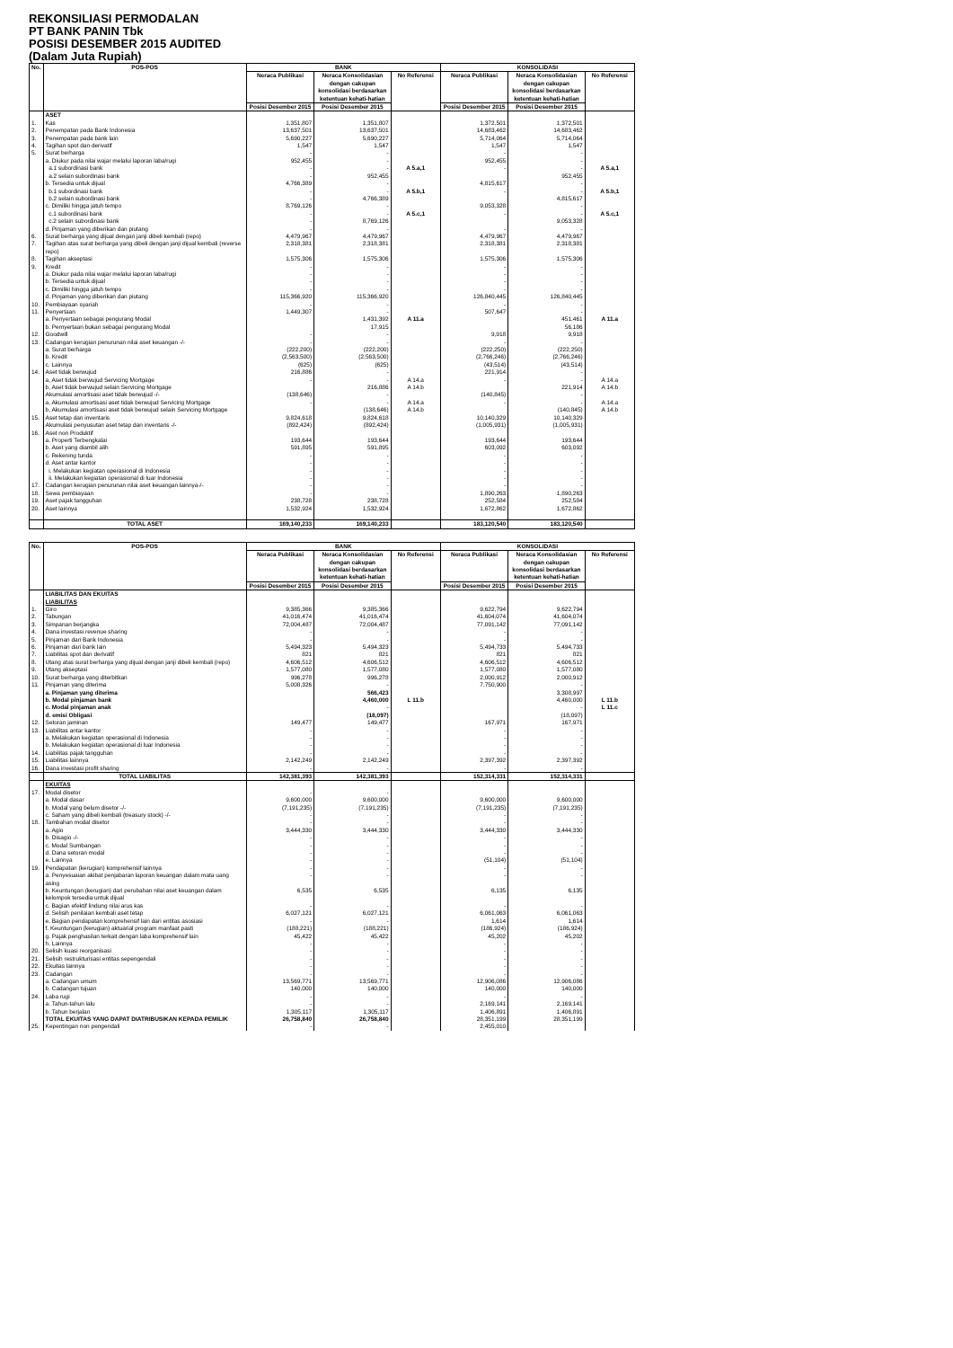REKONSILIASI PERMODALAN
PT BANK PANIN Tbk
POSISI DESEMBER 2015 AUDITED
(Dalam Juta Rupiah)
| No. | POS-POS | BANK | | | KONSOLIDASI | | |
| --- | --- | --- | --- | --- | --- | --- | --- |
| | | Neraca Publikasi | Neraca Konsolidasian dengan cakupan konsolidasi berdasarkan ketentuan kehati-hatian | No Referensi | Neraca Publikasi | Neraca Konsolidasian dengan cakupan konsolidasi berdasarkan ketentuan kehati-hatian | No Referensi |
| | | Posisi Desember 2015 | Posisi Desember 2015 | | Posisi Desember 2015 | Posisi Desember 2015 | |
| | ASET | | | | | | |
| 1. | Kas | 1,351,807 | 1,351,807 | | 1,372,501 | 1,372,501 | |
| 2. | Penempatan pada Bank Indonesia | 13,637,501 | 13,637,501 | | 14,683,462 | 14,683,462 | |
| 3. | Penempatan pada bank lain | 5,690,227 | 5,690,227 | | 5,714,064 | 5,714,064 | |
| 4. | Tagihan spot dan derivatif | 1,547 | 1,547 | | 1,547 | 1,547 | |
| 5. | Surat berharga | - | - | | - | - | |
| | a. Diukur pada nilai wajar melalui laporan laba/rugi | 952,455 | - | | 952,455 | - | |
| | a.1 subordinasi bank | - | - | A 5.a,1 | - | - | A 5.a,1 |
| | a.2 selain subordinasi bank | - | 952,455 | | | 952,455 | |
| | b. Tersedia untuk dijual | 4,766,389 | - | | 4,815,617 | - | |
| | b.1 subordinasi bank | - | - | A 5.b,1 | - | - | A 5.b,1 |
| | b.2 selain subordinasi bank | - | 4,766,389 | | | 4,815,617 | |
| | c. Dimiliki hingga jatuh tempo | 8,769,126 | - | | 9,053,328 | - | |
| | c.1 subordinasi bank | - | - | A 5.c,1 | - | - | A 5.c,1 |
| | c.2 selain subordinasi bank | - | 8,769,126 | | | 9,053,328 | |
| | d. Pinjaman yang diberikan dan piutang | - | - | | - | - | |
| 6. | Surat berharga yang dijual dengan janji dibeli kembali (repo) | 4,479,967 | 4,479,967 | | 4,479,967 | 4,479,967 | |
| 7. | Tagihan atas surat berharga yang dibeli dengan janji dijual kembali (reverse repo) | 2,318,381 | 2,318,381 | | 2,318,381 | 2,318,381 | |
| 8. | Tagihan akseptasi | 1,575,306 | 1,575,306 | | 1,575,306 | 1,575,306 | |
| 9. | Kredit | - | - | | - | - | |
| | a. Diukur pada nilai wajar melalui laporan laba/rugi | - | - | | - | - | |
| | b. Tersedia untuk dijual | - | - | | - | - | |
| | c. Dimiliki hingga jatuh tempo | - | - | | - | - | |
| | d. Pinjaman yang diberikan dan piutang | 115,366,920 | 115,366,920 | | 126,840,445 | 126,840,445 | |
| 10. | Pembiayaan syariah | - | - | | - | - | |
| 11. | Penyertaan | 1,449,307 | - | | 507,647 | - | |
| | a. Penyertaan sebagai pengurang Modal | | 1,431,392 | A 11.a | | 451,461 | A 11.a |
| | b. Pemyertaan bukan sebagai pengurang Modal | | 17,915 | | | 56,186 | |
| 12. | Goodwill | - | - | | 9,918 | 9,918 | |
| 13. | Cadangan kerugian penurunan nilai aset keuangan -/- | - | - | | - | - | |
| | a. Surat berharga | (222,200) | (222,200) | | (222,250) | (222,250) | |
| | b. Kredit | (2,563,500) | (2,563,500) | | (2,766,246) | (2,766,246) | |
| | c. Lainnya | (625) | (625) | | (43,514) | (43,514) | |
| 14. | Aset tidak berwujud | 216,886 | - | | 221,914 | - | |
| | a, Aset tidak berwujud Servicing Mortgage | - | - | A 14.a | - | - | A 14.a |
| | b, Aset tidak berwujud selain Servicing Mortgage | | 216,886 | A 14.b | | 221,914 | A 14.b |
| | Akumulasi amortisasi aset tidak berwujud -/- | (138,646) | - | | (140,845) | - | |
| | a, Akumulasi amortisasi aset tidak berwujud Servicing Mortgage | - | - | A 14.a | - | - | A 14.a |
| | b, Akumulasi amortisasi aset tidak berwujud selain Servicing Mortgage | | (138,646) | A 14.b | | (140,845) | A 14.b |
| 15. | Aset tetap dan inventaris | 9,824,618 | 9,824,618 | | 10,140,329 | 10,140,329 | |
| | Akumulasi penyusutan aset tetap dan inventaris -/- | (892,424) | (892,424) | | (1,005,931) | (1,005,931) | |
| 16. | Aset non Produktif | | | | | | |
| | a. Properti Terbengkalai | 193,644 | 193,644 | | 193,644 | 193,644 | |
| | b. Aset yang diambil alih | 591,895 | 591,895 | | 603,092 | 603,092 | |
| | c. Rekening tunda | - | - | | - | - | |
| | d. Aset antar kantor | - | - | | - | - | |
| | i. Melakukan kegiatan operasional di Indonesia | - | - | | - | - | |
| | ii. Melakukan kegiatan operasional di luar Indonesia | - | - | | - | - | |
| 17. | Cadangan kerugian penurunan nilai aset keuangan lainnya-/- | - | - | | - | - | |
| 18. | Sewa pembiayaan | - | - | | 1,890,263 | 1,890,263 | |
| 19. | Aset pajak tangguhan | 238,728 | 238,728 | | 252,584 | 252,584 | |
| 20. | Aset lainnya | 1,532,924 | 1,532,924 | | 1,672,862 | 1,672,862 | |
| | TOTAL ASET | 169,140,233 | 169,140,233 | | 183,120,540 | 183,120,540 | |
| No. | POS-POS | BANK | | | KONSOLIDASI | | |
| --- | --- | --- | --- | --- | --- | --- | --- |
| | | Neraca Publikasi | Neraca Konsolidasian dengan cakupan konsolidasi berdasarkan ketentuan kehati-hatian | No Referensi | Neraca Publikasi | Neraca Konsolidasian dengan cakupan konsolidasi berdasarkan ketentuan kehati-hatian | No Referensi |
| | | Posisi Desember 2015 | Posisi Desember 2015 | | Posisi Desember 2015 | Posisi Desember 2015 | |
| | LIABILITAS DAN EKUITAS | | | | | | |
| | LIABILITAS | | | | | | |
| 1. | Giro | 9,385,366 | 9,385,366 | | 9,622,794 | 9,622,794 | |
| 2. | Tabungan | 41,016,474 | 41,016,474 | | 41,604,074 | 41,604,074 | |
| 3. | Simpanan berjangka | 72,004,487 | 72,004,487 | | 77,091,142 | 77,091,142 | |
| 4. | Dana investasi revenue sharing | - | - | | - | - | |
| 5. | Pinjaman dari Bank Indonesia | - | - | | - | - | |
| 6. | Pinjaman dari bank lain | 5,494,323 | 5,494,323 | | 5,494,733 | 5,494,733 | |
| 7. | Liabilitas spot dan derivatif | 821 | 821 | | 821 | 821 | |
| 8. | Utang atas surat berharga yang dijual dengan janji dibeli kembali (repo) | 4,606,512 | 4,606,512 | | 4,606,512 | 4,606,512 | |
| 9. | Utang akseptasi | 1,577,080 | 1,577,080 | | 1,577,080 | 1,577,080 | |
| 10. | Surat berharga yang diterbitkan | 996,278 | 996,278 | | 2,000,912 | 2,000,912 | |
| 11. | Pinjaman yang diterima | 5,008,326 | - | | 7,750,900 | - | |
| | a. Pinjaman yang diterima | | 566,423 | | | 3,308,997 | |
| | b. Modal pinjaman bank | | 4,460,000 | L 11.b | | 4,460,000 | L 11.b |
| | c. Modal pinjaman anak | | - | | | - | L 11.c |
| | d. emisi Obligasi | | (18,097) | | | (18,097) | |
| 12. | Setoran jaminan | 149,477 | 149,477 | | 167,971 | 167,971 | |
| 13. | Liabilitas antar kantor | - | - | | - | - | |
| | a. Melakukan kegiatan operasional di Indonesia | - | - | | - | - | |
| | b. Melakukan kegiatan operasional di luar Indonesia | - | - | | - | - | |
| 14. | Liabilitas pajak tangguhan | - | - | | - | - | |
| 15. | Liabilitas lainnya | 2,142,249 | 2,142,249 | | 2,397,392 | 2,397,392 | |
| 16. | Dana investasi profit sharing | - | - | | - | - | |
| | TOTAL LIABILITAS | 142,381,393 | 142,381,393 | | 152,314,331 | 152,314,331 | |
| | EKUITAS | | | | | | |
| 17. | Modal disetor | - | - | | | | |
| | a. Modal dasar | 9,600,000 | 9,600,000 | | 9,600,000 | 9,600,000 | |
| | b. Modal yang belum disetor -/- | (7,191,235) | (7,191,235) | | (7,191,235) | (7,191,235) | |
| | c. Saham yang dibeli kembali (treasury stock) -/- | - | - | | - | - | |
| 18. | Tambahan modal disetor | - | - | | - | - | |
| | a. Agio | 3,444,330 | 3,444,330 | | 3,444,330 | 3,444,330 | |
| | b. Disagio -/- | - | - | | - | - | |
| | c. Modal Sumbangan | - | - | | - | - | |
| | d. Dana setoran modal | - | - | | - | - | |
| | e. Lainnya | - | - | | (51,104) | (51,104) | |
| 19. | Pendapatan (kerugian) komprehensif lainnya | - | - | | - | - | |
| | a. Penyesuaian akibat penjabaran laporan keuangan dalam mata uang asing | - | - | | - | - | |
| | b. Keuntungan (kerugian) dari perubahan nilai aset keuangan dalam kelompok tersedia untuk dijual | 6,535 | 6,535 | | 6,135 | 6,135 | |
| | c. Bagian efektif lindung nilai arus kas | - | - | | - | - | |
| | d. Selisih penilaian kembali aset tetap | 6,027,121 | 6,027,121 | | 6,061,063 | 6,061,063 | |
| | e. Bagian pendapatan komprehensif lain dari entitas asosiasi | - | - | | 1,614 | 1,614 | |
| | f. Keuntungan (kerugian) aktuarial program manfaat pasti | (188,221) | (188,221) | | (186,924) | (186,924) | |
| | g. Pajak penghasilan terkait dengan laba komprehensif lain | 45,422 | 45,422 | | 45,202 | 45,202 | |
| | h. Lainnya | - | - | | - | - | |
| 20. | Selisih kuasi reorganisasi | - | - | | - | - | |
| 21. | Selisih restrukturisasi entitas sepengendali | - | - | | - | - | |
| 22. | Ekuitas lainnya | - | - | | - | - | |
| 23. | Cadangan | - | - | | - | - | |
| | a. Cadangan umum | 13,569,771 | 13,569,771 | | 12,906,086 | 12,906,086 | |
| | b. Cadangan tujuan | 140,000 | 140,000 | | 140,000 | 140,000 | |
| 24. | Laba rugi | - | - | | - | - | |
| | a. Tahun-tahun lalu | - | - | | 2,169,141 | 2,169,141 | |
| | b. Tahun berjalan | 1,305,117 | 1,305,117 | | 1,406,891 | 1,406,891 | |
| | TOTAL EKUITAS YANG DAPAT DIATRIBUSIKAN KEPADA PEMILIK | 26,758,840 | 26,758,840 | | 28,351,199 | 28,351,199 | |
| 25. | Kepentingan non pengendali | - | - | | 2,455,010 | | |